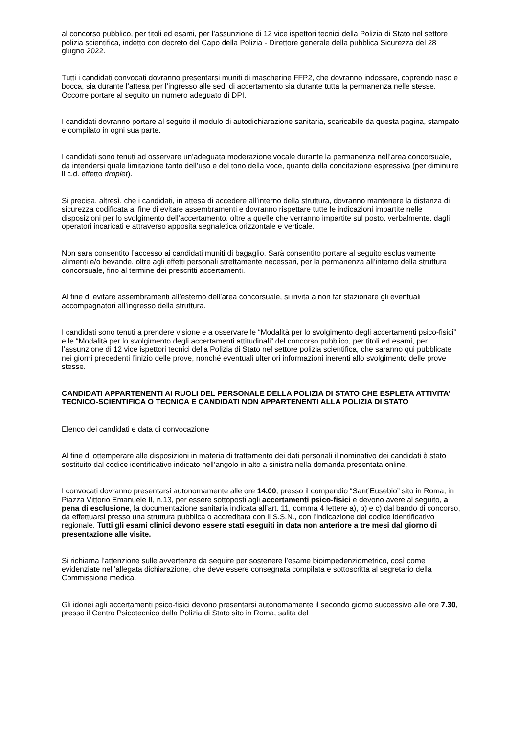al concorso pubblico, per titoli ed esami, per l’assunzione di 12 vice ispettori tecnici della Polizia di Stato nel settore polizia scientifica, indetto con decreto del Capo della Polizia - Direttore generale della pubblica Sicurezza del 28 giugno 2022.
Tutti i candidati convocati dovranno presentarsi muniti di mascherine FFP2, che dovranno indossare, coprendo naso e bocca, sia durante l’attesa per l’ingresso alle sedi di accertamento sia durante tutta la permanenza nelle stesse. Occorre portare al seguito un numero adeguato di DPI.
I candidati dovranno portare al seguito il modulo di autodichiarazione sanitaria, scaricabile da questa pagina, stampato e compilato in ogni sua parte.
I candidati sono tenuti ad osservare un’adeguata moderazione vocale durante la permanenza nell’area concorsuale, da intendersi quale limitazione tanto dell’uso e del tono della voce, quanto della concitazione espressiva (per diminuire il c.d. effetto droplet).
Si precisa, altresì, che i candidati, in attesa di accedere all’interno della struttura, dovranno mantenere la distanza di sicurezza codificata al fine di evitare assembramenti e dovranno rispettare tutte le indicazioni impartite nelle disposizioni per lo svolgimento dell’accertamento, oltre a quelle che verranno impartite sul posto, verbalmente, dagli operatori incaricati e attraverso apposita segnaletica orizzontale e verticale.
Non sarà consentito l’accesso ai candidati muniti di bagaglio. Sarà consentito portare al seguito esclusivamente alimenti e/o bevande, oltre agli effetti personali strettamente necessari, per la permanenza all’interno della struttura concorsuale, fino al termine dei prescritti accertamenti.
Al fine di evitare assembramenti all’esterno dell’area concorsuale, si invita a non far stazionare gli eventuali accompagnatori all’ingresso della struttura.
I candidati sono tenuti a prendere visione e a osservare le “Modalità per lo svolgimento degli accertamenti psico-fisici” e le “Modalità per lo svolgimento degli accertamenti attitudinali” del concorso pubblico, per titoli ed esami, per l’assunzione di 12 vice ispettori tecnici della Polizia di Stato nel settore polizia scientifica, che saranno qui pubblicate nei giorni precedenti l’inizio delle prove, nonché eventuali ulteriori informazioni inerenti allo svolgimento delle prove stesse.
CANDIDATI APPARTENENTI AI RUOLI DEL PERSONALE DELLA POLIZIA DI STATO CHE ESPLETA ATTIVITA’ TECNICO-SCIENTIFICA O TECNICA E CANDIDATI NON APPARTENENTI ALLA POLIZIA DI STATO
Elenco dei candidati e data di convocazione
Al fine di ottemperare alle disposizioni in materia di trattamento dei dati personali il nominativo dei candidati è stato sostituito dal codice identificativo indicato nell’angolo in alto a sinistra nella domanda presentata online.
I convocati dovranno presentarsi autonomamente alle ore 14.00, presso il compendio “Sant’Eusebio” sito in Roma, in Piazza Vittorio Emanuele II, n.13, per essere sottoposti agli accertamenti psico-fisici e devono avere al seguito, a pena di esclusione, la documentazione sanitaria indicata all’art. 11, comma 4 lettere a), b) e c) dal bando di concorso, da effettuarsi presso una struttura pubblica o accreditata con il S.S.N., con l’indicazione del codice identificativo regionale. Tutti gli esami clinici devono essere stati eseguiti in data non anteriore a tre mesi dal giorno di presentazione alle visite.
Si richiama l’attenzione sulle avvertenze da seguire per sostenere l’esame bioimpedenziometrico, così come evidenziate nell’allegata dichiarazione, che deve essere consegnata compilata e sottoscritta al segretario della Commissione medica.
Gli idonei agli accertamenti psico-fisici devono presentarsi autonomamente il secondo giorno successivo alle ore 7.30, presso il Centro Psicotecnico della Polizia di Stato sito in Roma, salita del